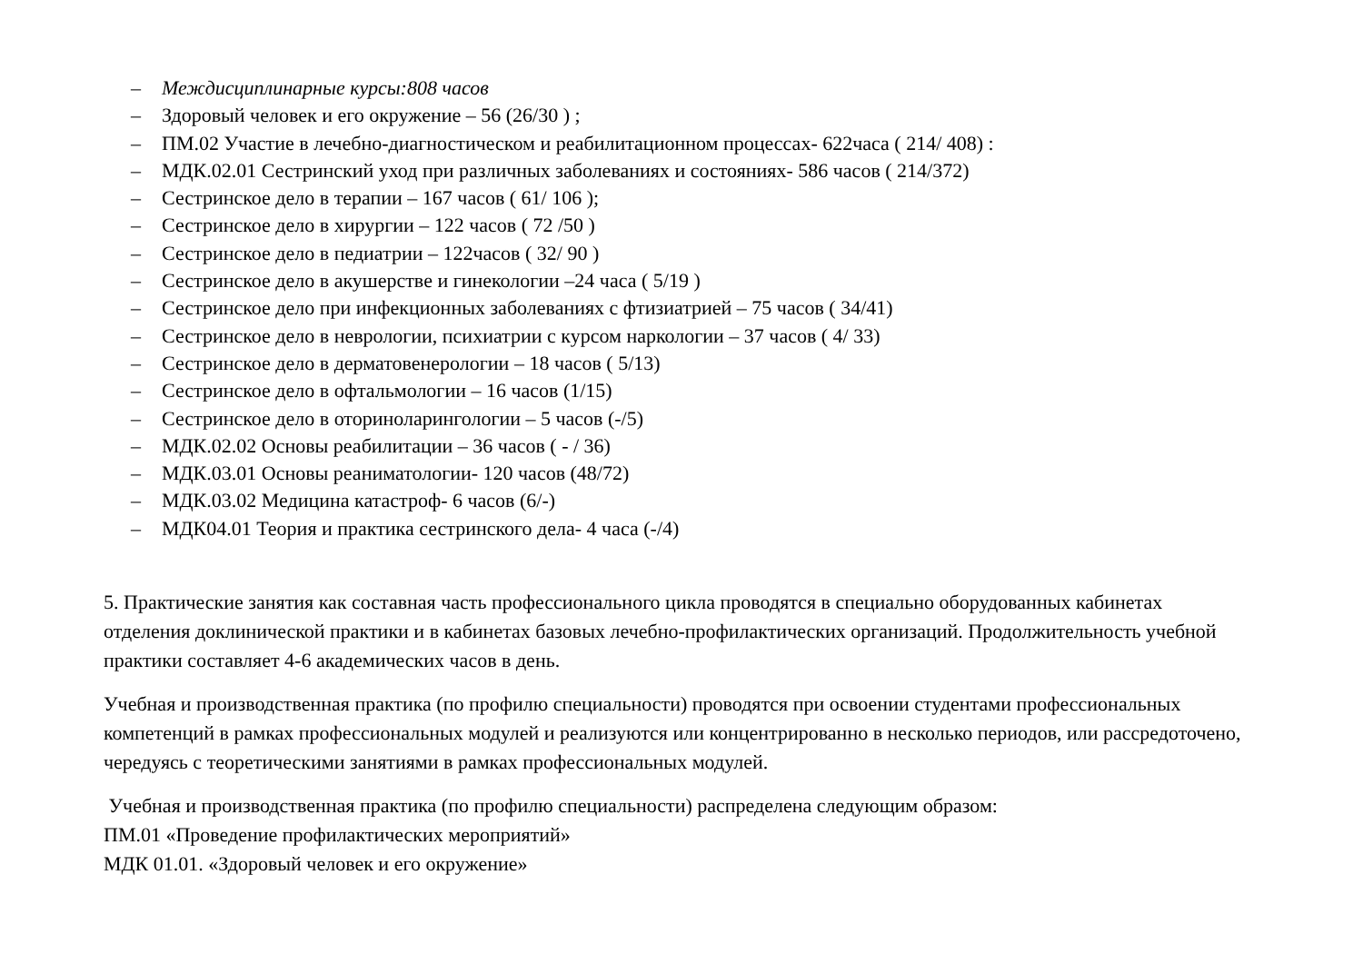– Междисциплинарные курсы:808 часов
– Здоровый человек и его окружение – 56 (26/30 ) ;
– ПМ.02 Участие в лечебно-диагностическом и реабилитационном процессах- 622часа ( 214/ 408) :
– МДК.02.01 Сестринский уход при различных заболеваниях и состояниях- 586 часов ( 214/372)
– Сестринское дело в терапии – 167 часов ( 61/ 106 );
– Сестринское дело в хирургии – 122 часов ( 72 /50 )
– Сестринское дело в педиатрии – 122часов ( 32/ 90 )
– Сестринское дело в акушерстве и гинекологии –24 часа ( 5/19 )
– Сестринское дело при инфекционных заболеваниях с фтизиатрией – 75 часов ( 34/41)
– Сестринское дело в неврологии, психиатрии с курсом наркологии – 37 часов ( 4/ 33)
– Сестринское дело в дерматовенерологии – 18 часов ( 5/13)
– Сестринское дело в офтальмологии – 16 часов (1/15)
– Сестринское дело в оториноларингологии – 5 часов (-/5)
– МДК.02.02 Основы реабилитации – 36 часов ( - / 36)
– МДК.03.01 Основы реаниматологии- 120 часов (48/72)
– МДК.03.02 Медицина катастроф- 6 часов (6/-)
– МДК04.01 Теория и практика сестринского дела- 4 часа (-/4)
5. Практические занятия как составная часть профессионального цикла проводятся в специально оборудованных кабинетах отделения доклинической практики и в кабинетах базовых лечебно-профилактических организаций. Продолжительность учебной практики составляет 4-6 академических часов в день.
Учебная и производственная практика (по профилю специальности) проводятся при освоении студентами профессиональных компетенций в рамках профессиональных модулей и реализуются или концентрированно в несколько периодов, или рассредоточено, чередуясь с теоретическими занятиями в рамках профессиональных модулей.
Учебная и производственная практика (по профилю специальности) распределена следующим образом:
ПМ.01 «Проведение профилактических мероприятий»
МДК 01.01. «Здоровый человек и его окружение»